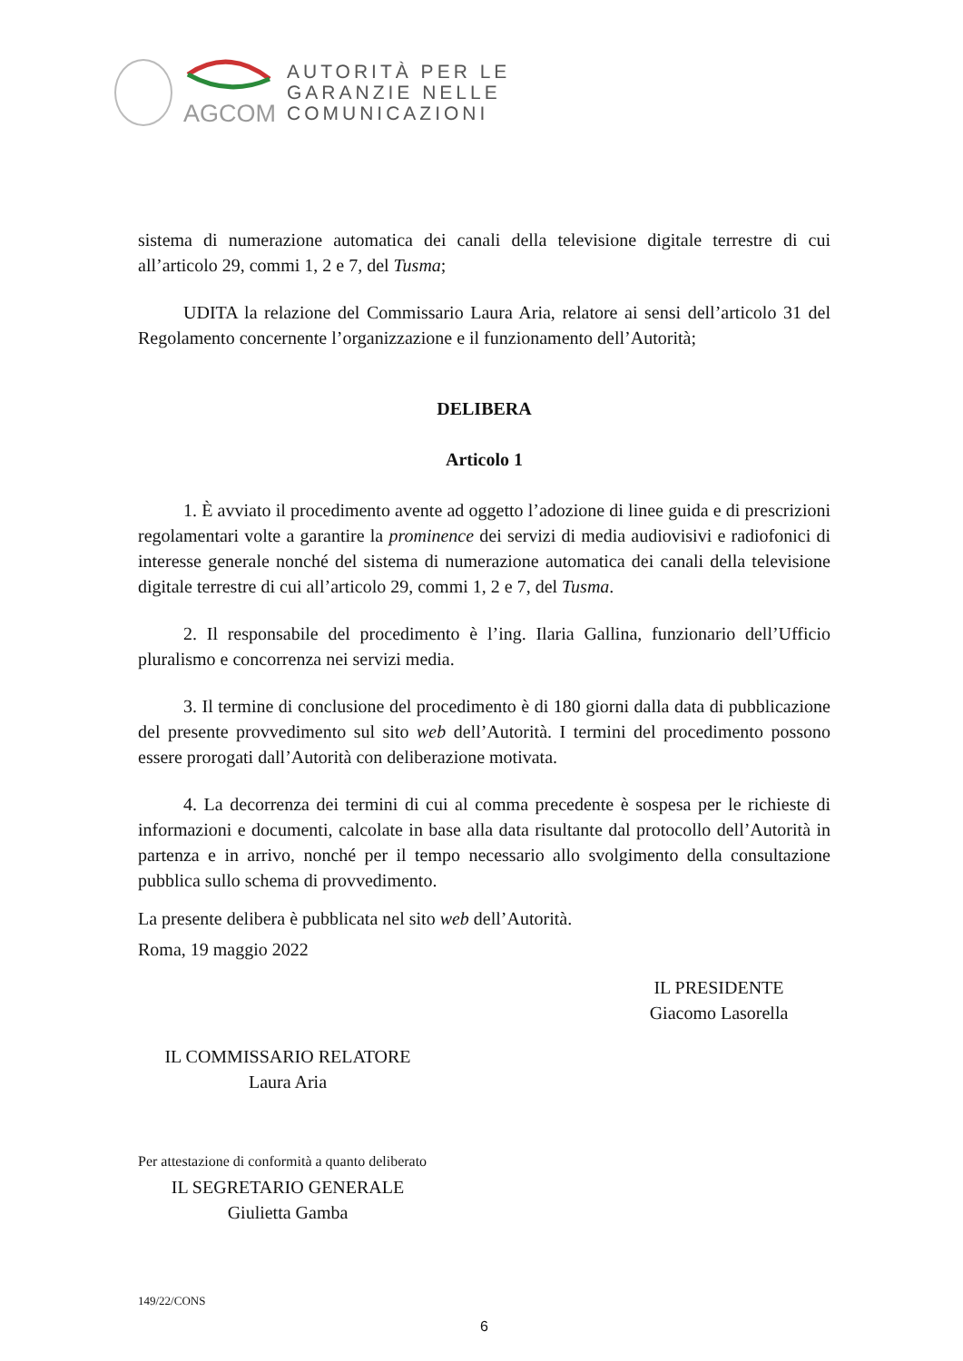AGCOM
AUTORITÀ PER LE
GARANZIE NELLE
COMUNICAZIONI
sistema di numerazione automatica dei canali della televisione digitale terrestre di cui all’articolo 29, commi 1, 2 e 7, del Tusma;
UDITA la relazione del Commissario Laura Aria, relatore ai sensi dell’articolo 31 del Regolamento concernente l’organizzazione e il funzionamento dell’Autorità;
DELIBERA
Articolo 1
1. È avviato il procedimento avente ad oggetto l’adozione di linee guida e di prescrizioni regolamentari volte a garantire la prominence dei servizi di media audiovisivi e radiofonici di interesse generale nonché del sistema di numerazione automatica dei canali della televisione digitale terrestre di cui all’articolo 29, commi 1, 2 e 7, del Tusma.
2. Il responsabile del procedimento è l’ing. Ilaria Gallina, funzionario dell’Ufficio pluralismo e concorrenza nei servizi media.
3. Il termine di conclusione del procedimento è di 180 giorni dalla data di pubblicazione del presente provvedimento sul sito web dell’Autorità. I termini del procedimento possono essere prorogati dall’Autorità con deliberazione motivata.
4. La decorrenza dei termini di cui al comma precedente è sospesa per le richieste di informazioni e documenti, calcolate in base alla data risultante dal protocollo dell’Autorità in partenza e in arrivo, nonché per il tempo necessario allo svolgimento della consultazione pubblica sullo schema di provvedimento.
La presente delibera è pubblicata nel sito web dell’Autorità.
Roma, 19 maggio 2022
IL PRESIDENTE
Giacomo Lasorella
IL COMMISSARIO RELATORE
Laura Aria
Per attestazione di conformità a quanto deliberato
IL SEGRETARIO GENERALE
Giulietta Gamba
149/22/CONS
6